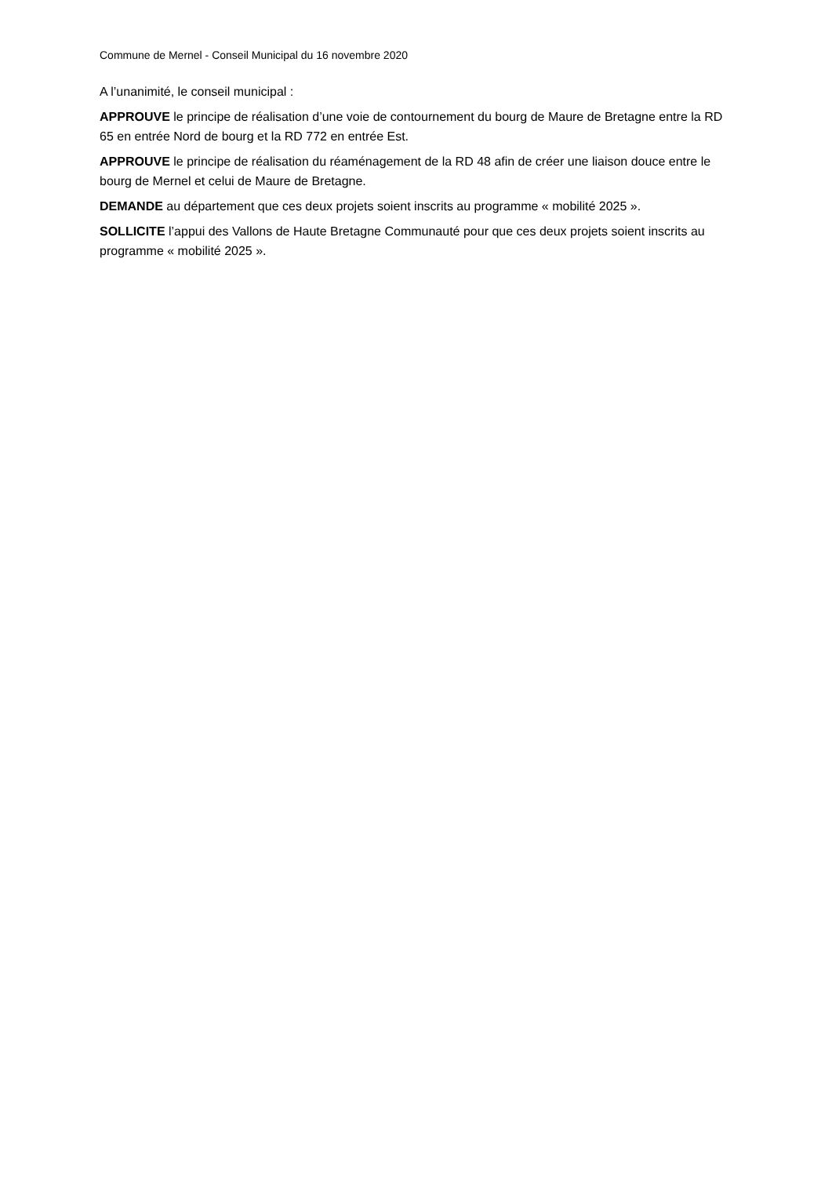Commune de Mernel - Conseil Municipal du 16 novembre 2020
A l’unanimité, le conseil municipal :
APPROUVE le principe de réalisation d’une voie de contournement du bourg de Maure de Bretagne entre la RD 65 en entrée Nord de bourg et la RD 772 en entrée Est.
APPROUVE le principe de réalisation du réaménagement de la RD 48 afin de créer une liaison douce entre le bourg de Mernel et celui de Maure de Bretagne.
DEMANDE au département que ces deux projets soient inscrits au programme « mobilité 2025 ».
SOLLICITE l’appui des Vallons de Haute Bretagne Communauté pour que ces deux projets soient inscrits au programme « mobilité 2025 ».